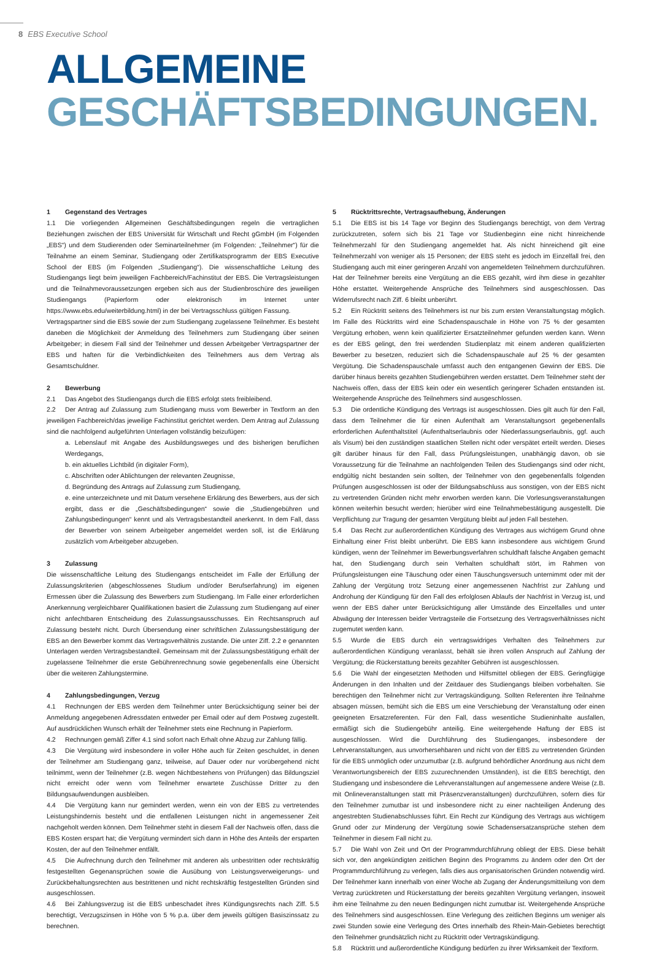8 EBS Executive School
ALLGEMEINE
GESCHÄFTSBEDINGUNGEN.
1 Gegenstand des Vertrages
1.1 Die vorliegenden Allgemeinen Geschäftsbedingungen regeln die vertraglichen Beziehungen zwischen der EBS Universität für Wirtschaft und Recht gGmbH (im Folgenden „EBS“) und dem Studierenden oder Seminarteilnehmer (im Folgenden: „Teilnehmer“) für die Teilnahme an einem Seminar, Studiengang oder Zertifikatsprogramm der EBS Executive School der EBS (im Folgenden „Studiengang“). Die wissenschaftliche Leitung des Studiengangs liegt beim jeweiligen Fachbereich/Fachinstitut der EBS. Die Vertragsleistungen und die Teilnahmevoraussetzungen ergeben sich aus der Studienbroschüre des jeweiligen Studiengangs (Papierform oder elektronisch im Internet unter https://www.ebs.edu/weiterbildung.html) in der bei Vertragsschluss gültigen Fassung.
Vertragspartner sind die EBS sowie der zum Studiengang zugelassene Teilnehmer. Es besteht daneben die Möglichkeit der Anmeldung des Teilnehmers zum Studiengang über seinen Arbeitgeber; in diesem Fall sind der Teilnehmer und dessen Arbeitgeber Vertragspartner der EBS und haften für die Verbindlichkeiten des Teilnehmers aus dem Vertrag als Gesamtschuldner.
2 Bewerbung
2.1 Das Angebot des Studiengangs durch die EBS erfolgt stets freibleibend.
2.2 Der Antrag auf Zulassung zum Studiengang muss vom Bewerber in Textform an den jeweiligen Fachbereich/das jeweilige Fachinstitut gerichtet werden. Dem Antrag auf Zulassung sind die nachfolgend aufgeführten Unterlagen vollständig beizufügen:
a. Lebenslauf mit Angabe des Ausbildungsweges und des bisherigen beruflichen Werdegangs,
b. ein aktuelles Lichtbild (in digitaler Form),
c. Abschriften oder Ablichtungen der relevanten Zeugnisse,
d. Begründung des Antrags auf Zulassung zum Studiengang,
e. eine unterzeichnete und mit Datum versehene Erklärung des Bewerbers, aus der sich ergibt, dass er die „Geschäftsbedingungen“ sowie die „Studiengebühren und Zahlungsbedingungen“ kennt und als Vertragsbestandteil anerkennt. In dem Fall, dass der Bewerber von seinem Arbeitgeber angemeldet werden soll, ist die Erklärung zusätzlich vom Arbeitgeber abzugeben.
3 Zulassung
Die wissenschaftliche Leitung des Studiengangs entscheidet im Falle der Erfüllung der Zulassungskriterien (abgeschlossenes Studium und/oder Berufserfahrung) im eigenen Ermessen über die Zulassung des Bewerbers zum Studiengang. Im Falle einer erforderlichen Anerkennung vergleichbarer Qualifikationen basiert die Zulassung zum Studiengang auf einer nicht anfechtbaren Entscheidung des Zulassungsausschusses. Ein Rechtsanspruch auf Zulassung besteht nicht. Durch Übersendung einer schriftlichen Zulassungsbestätigung der EBS an den Bewerber kommt das Vertragsverhältnis zustande. Die unter Ziff. 2.2 e genannten Unterlagen werden Vertragsbestandteil. Gemeinsam mit der Zulassungsbestätigung erhält der zugelassene Teilnehmer die erste Gebührenrechnung sowie gegebenenfalls eine Übersicht über die weiteren Zahlungstermine.
4 Zahlungsbedingungen, Verzug
4.1 Rechnungen der EBS werden dem Teilnehmer unter Berücksichtigung seiner bei der Anmeldung angegebenen Adressdaten entweder per Email oder auf dem Postweg zugestellt. Auf ausdrücklichen Wunsch erhält der Teilnehmer stets eine Rechnung in Papierform.
4.2 Rechnungen gemäß Ziffer 4.1 sind sofort nach Erhalt ohne Abzug zur Zahlung fällig.
4.3 Die Vergütung wird insbesondere in voller Höhe auch für Zeiten geschuldet, in denen der Teilnehmer am Studiengang ganz, teilweise, auf Dauer oder nur vorübergehend nicht teilnimmt, wenn der Teilnehmer (z.B. wegen Nichtbestehens von Prüfungen) das Bildungsziel nicht erreicht oder wenn vom Teilnehmer erwartete Zuschüsse Dritter zu den Bildungsaufwendungen ausbleiben.
4.4 Die Vergütung kann nur gemindert werden, wenn ein von der EBS zu vertretendes Leistungshindernis besteht und die entfallenen Leistungen nicht in angemessener Zeit nachgeholt werden können. Dem Teilnehmer steht in diesem Fall der Nachweis offen, dass die EBS Kosten erspart hat; die Vergütung vermindert sich dann in Höhe des Anteils der ersparten Kosten, der auf den Teilnehmer entfällt.
4.5 Die Aufrechnung durch den Teilnehmer mit anderen als unbestritten oder rechtskräftig festgestellten Gegenansprüchen sowie die Ausübung von Leistungsverweigerungs- und Zurückbehaltungsrechten aus bestrittenen und nicht rechtskräftig festgestellten Gründen sind ausgeschlossen.
4.6 Bei Zahlungsverzug ist die EBS unbeschadet ihres Kündigungsrechts nach Ziff. 5.5 berechtigt, Verzugszinsen in Höhe von 5 % p.a. über dem jeweils gültigen Basiszinssatz zu berechnen.
5 Rücktrittsrechte, Vertragsaufhebung, Änderungen
5.1 Die EBS ist bis 14 Tage vor Beginn des Studiengangs berechtigt, von dem Vertrag zurückzutreten, sofern sich bis 21 Tage vor Studienbeginn eine nicht hinreichende Teilnehmerzahl für den Studiengang angemeldet hat. Als nicht hinreichend gilt eine Teilnehmerzahl von weniger als 15 Personen; der EBS steht es jedoch im Einzelfall frei, den Studiengang auch mit einer geringeren Anzahl von angemeldeten Teilnehmern durchzuführen. Hat der Teilnehmer bereits eine Vergütung an die EBS gezahlt, wird ihm diese in gezahlter Höhe erstattet. Weitergehende Ansprüche des Teilnehmers sind ausgeschlossen. Das Widerrufsrecht nach Ziff. 6 bleibt unberührt.
5.2 Ein Rücktritt seitens des Teilnehmers ist nur bis zum ersten Veranstaltungstag möglich. Im Falle des Rücktritts wird eine Schadenspauschale in Höhe von 75 % der gesamten Vergütung erhoben, wenn kein qualifizierter Ersatzteilnehmer gefunden werden kann. Wenn es der EBS gelingt, den frei werdenden Studienplatz mit einem anderen qualifizierten Bewerber zu besetzen, reduziert sich die Schadenspauschale auf 25 % der gesamten Vergütung. Die Schadenspauschale umfasst auch den entgangenen Gewinn der EBS. Die darüber hinaus bereits gezahlten Studiengebühren werden erstattet. Dem Teilnehmer steht der Nachweis offen, dass der EBS kein oder ein wesentlich geringerer Schaden entstanden ist. Weitergehende Ansprüche des Teilnehmers sind ausgeschlossen.
5.3 Die ordentliche Kündigung des Vertrags ist ausgeschlossen. Dies gilt auch für den Fall, dass dem Teilnehmer die für einen Aufenthalt am Veranstaltungsort gegebenenfalls erforderlichen Aufenthaltstitel (Aufenthaltserlaubnis oder Niederlassungserlaubnis, ggf. auch als Visum) bei den zuständigen staatlichen Stellen nicht oder verspätet erteilt werden. Dieses gilt darüber hinaus für den Fall, dass Prüfungsleistungen, unabhängig davon, ob sie Voraussetzung für die Teilnahme an nachfolgenden Teilen des Studiengangs sind oder nicht, endgültig nicht bestanden sein sollten, der Teilnehmer von den gegebenenfalls folgenden Prüfungen ausgeschlossen ist oder der Bildungsabschluss aus sonstigen, von der EBS nicht zu vertretenden Gründen nicht mehr erworben werden kann. Die Vorlesungsveranstaltungen können weiterhin besucht werden; hierüber wird eine Teilnahmebestätigung ausgestellt. Die Verpflichtung zur Tragung der gesamten Vergütung bleibt auf jeden Fall bestehen.
5.4 Das Recht zur außerordentlichen Kündigung des Vertrages aus wichtigem Grund ohne Einhaltung einer Frist bleibt unberührt. Die EBS kann insbesondere aus wichtigem Grund kündigen, wenn der Teilnehmer im Bewerbungsverfahren schuldhaft falsche Angaben gemacht hat, den Studiengang durch sein Verhalten schuldhaft stört, im Rahmen von Prüfungsleistungen eine Täuschung oder einen Täuschungsversuch unternimmt oder mit der Zahlung der Vergütung trotz Setzung einer angemessenen Nachfrist zur Zahlung und Androhung der Kündigung für den Fall des erfolglosen Ablaufs der Nachfrist in Verzug ist, und wenn der EBS daher unter Berücksichtigung aller Umstände des Einzelfalles und unter Abwägung der Interessen beider Vertragsteile die Fortsetzung des Vertragsverhältnisses nicht zugemutet werden kann.
5.5 Wurde die EBS durch ein vertragswidriges Verhalten des Teilnehmers zur außerordentlichen Kündigung veranlasst, behält sie ihren vollen Anspruch auf Zahlung der Vergütung; die Rückerstattung bereits gezahlter Gebühren ist ausgeschlossen.
5.6 Die Wahl der eingesetzten Methoden und Hilfsmittel obliegen der EBS. Geringfügige Änderungen in den Inhalten und der Zeitdauer des Studiengangs bleiben vorbehalten. Sie berechtigen den Teilnehmer nicht zur Vertragskündigung. Sollten Referenten ihre Teilnahme absagen müssen, bemüht sich die EBS um eine Verschiebung der Veranstaltung oder einen geeigneten Ersatzreferenten. Für den Fall, dass wesentliche Studieninhalte ausfallen, ermäßigt sich die Studiengebühr anteilig. Eine weitergehende Haftung der EBS ist ausgeschlossen. Wird die Durchführung des Studienganges, insbesondere der Lehrveranstaltungen, aus unvorhersehbaren und nicht von der EBS zu vertretenden Gründen für die EBS unmöglich oder unzumutbar (z.B. aufgrund behördlicher Anordnung aus nicht dem Verantwortungsbereich der EBS zuzurechnenden Umständen), ist die EBS berechtigt, den Studiengang und insbesondere die Lehrveranstaltungen auf angemessene andere Weise (z.B. mit Onlineveranstaltungen statt mit Präsenzveranstaltungen) durchzuführen, sofern dies für den Teilnehmer zumutbar ist und insbesondere nicht zu einer nachteiligen Änderung des angestrebten Studienabschlusses führt. Ein Recht zur Kündigung des Vertrags aus wichtigem Grund oder zur Minderung der Vergütung sowie Schadensersatzansprüche stehen dem Teilnehmer in diesem Fall nicht zu.
5.7 Die Wahl von Zeit und Ort der Programmdurchführung obliegt der EBS. Diese behält sich vor, den angekündigten zeitlichen Beginn des Programms zu ändern oder den Ort der Programmdurchführung zu verlegen, falls dies aus organisatorischen Gründen notwendig wird. Der Teilnehmer kann innerhalb von einer Woche ab Zugang der Änderungsmitteilung von dem Vertrag zurücktreten und Rückerstattung der bereits gezahlten Vergütung verlangen, insoweit ihm eine Teilnahme zu den neuen Bedingungen nicht zumutbar ist. Weitergehende Ansprüche des Teilnehmers sind ausgeschlossen. Eine Verlegung des zeitlichen Beginns um weniger als zwei Stunden sowie eine Verlegung des Ortes innerhalb des Rhein-Main-Gebietes berechtigt den Teilnehmer grundsätzlich nicht zu Rücktritt oder Vertragskündigung.
5.8 Rücktritt und außerordentliche Kündigung bedürfen zu ihrer Wirksamkeit der Textform.